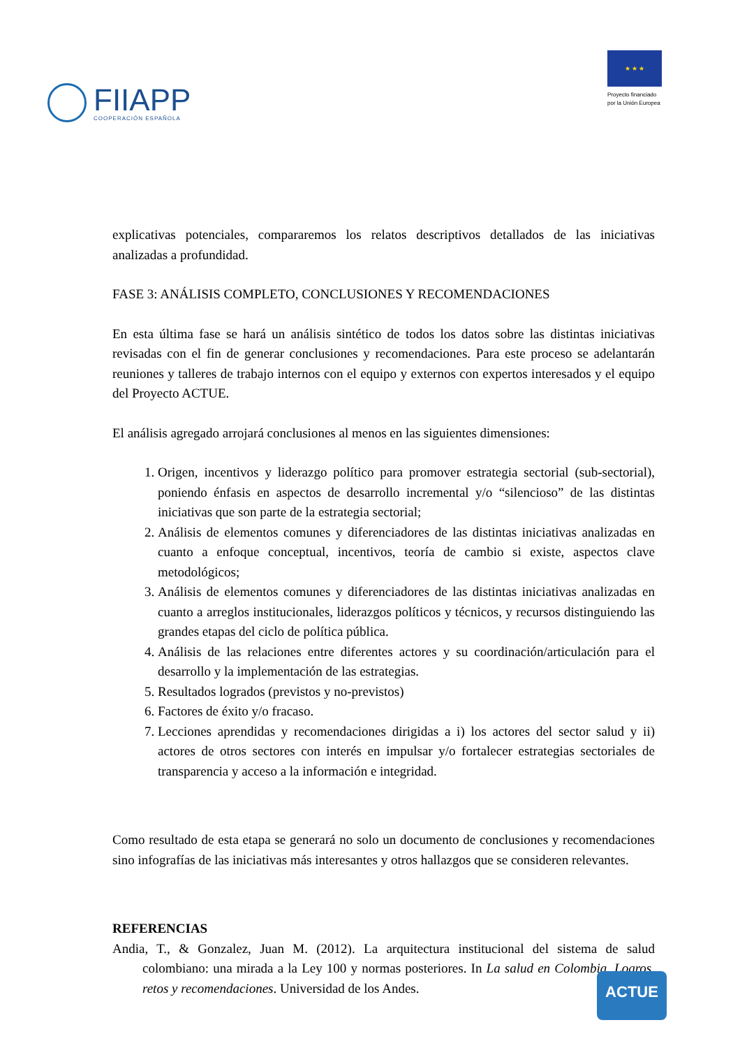FIIAPP
COOPERACIÓN ESPAÑOLA
★ ★ ★
Proyecto financiado
por la Unión Europea
explicativas potenciales, compararemos los relatos descriptivos detallados de las iniciativas analizadas a profundidad.
FASE 3: ANÁLISIS COMPLETO, CONCLUSIONES Y RECOMENDACIONES
En esta última fase se hará un análisis sintético de todos los datos sobre las distintas iniciativas revisadas con el fin de generar conclusiones y recomendaciones. Para este proceso se adelantarán reuniones y talleres de trabajo internos con el equipo y externos con expertos interesados y el equipo del Proyecto ACTUE.
El análisis agregado arrojará conclusiones al menos en las siguientes dimensiones:
1. Origen, incentivos y liderazgo político para promover estrategia sectorial (sub-sectorial), poniendo énfasis en aspectos de desarrollo incremental y/o “silencioso” de las distintas iniciativas que son parte de la estrategia sectorial;
2. Análisis de elementos comunes y diferenciadores de las distintas iniciativas analizadas en cuanto a enfoque conceptual, incentivos, teoría de cambio si existe, aspectos clave metodológicos;
3. Análisis de elementos comunes y diferenciadores de las distintas iniciativas analizadas en cuanto a arreglos institucionales, liderazgos políticos y técnicos, y recursos distinguiendo las grandes etapas del ciclo de política pública.
4. Análisis de las relaciones entre diferentes actores y su coordinación/articulación para el desarrollo y la implementación de las estrategias.
5. Resultados logrados (previstos y no-previstos)
6. Factores de éxito y/o fracaso.
7. Lecciones aprendidas y recomendaciones dirigidas a i) los actores del sector salud y ii) actores de otros sectores con interés en impulsar y/o fortalecer estrategias sectoriales de transparencia y acceso a la información e integridad.
Como resultado de esta etapa se generará no solo un documento de conclusiones y recomendaciones sino infografías de las iniciativas más interesantes y otros hallazgos que se consideren relevantes.
REFERENCIAS
Andia, T., & Gonzalez, Juan M. (2012). La arquitectura institucional del sistema de salud colombiano: una mirada a la Ley 100 y normas posteriores. In La salud en Colombia. Logros, retos y recomendaciones. Universidad de los Andes.
ACTUE